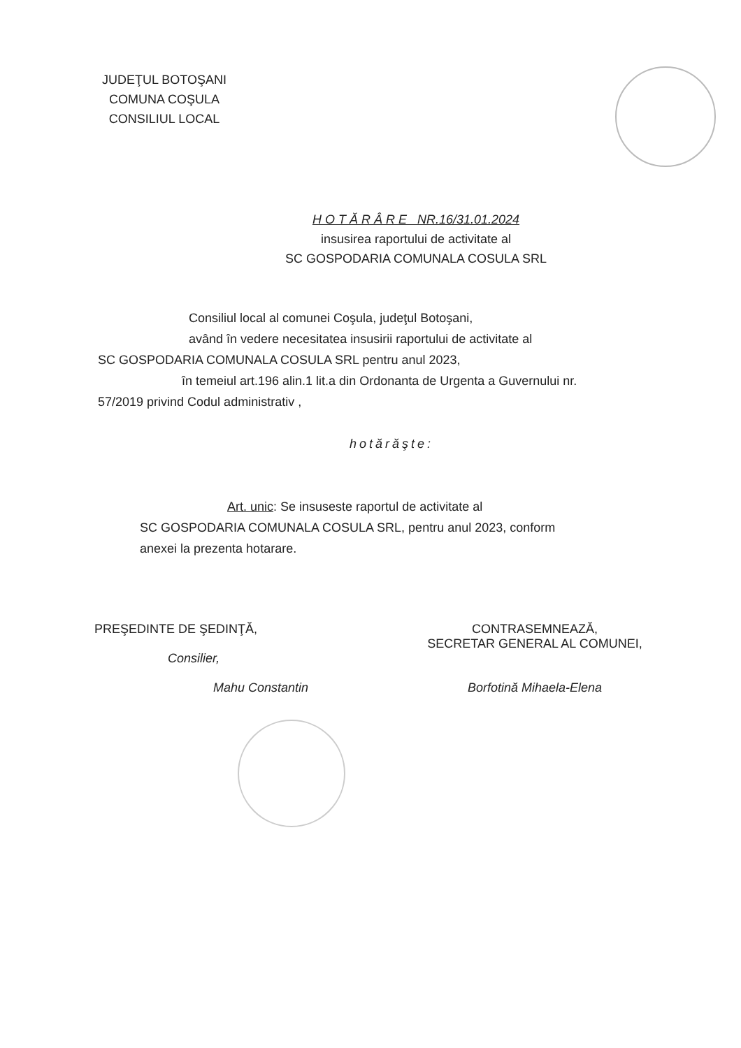JUDEŢUL BOTOŞANI
COMUNA COŞULA
CONSILIUL LOCAL
H O T Ă R Â R E NR.16/31.01.2024
insusirea raportului de activitate al
SC GOSPODARIA COMUNALA COSULA SRL
Consiliul local al comunei Coşula, judeţul Botoşani,
având în vedere necesitatea insusirii raportului de activitate al
SC GOSPODARIA COMUNALA COSULA SRL pentru anul 2023,
în temeiul art.196 alin.1 lit.a din Ordonanta de Urgenta a Guvernului nr.
57/2019 privind Codul administrativ ,
hotărăşte:
Art. unic: Se insuseste raportul de activitate al
SC GOSPODARIA COMUNALA COSULA SRL, pentru anul 2023, conform
anexei la prezenta hotarare.
PREŞEDINTE DE ŞEDINŢĂ,
Consilier,
Mahu Constantin
CONTRASEMNEAZĂ,
SECRETAR GENERAL AL COMUNEI,
Borfotină Mihaela-Elena